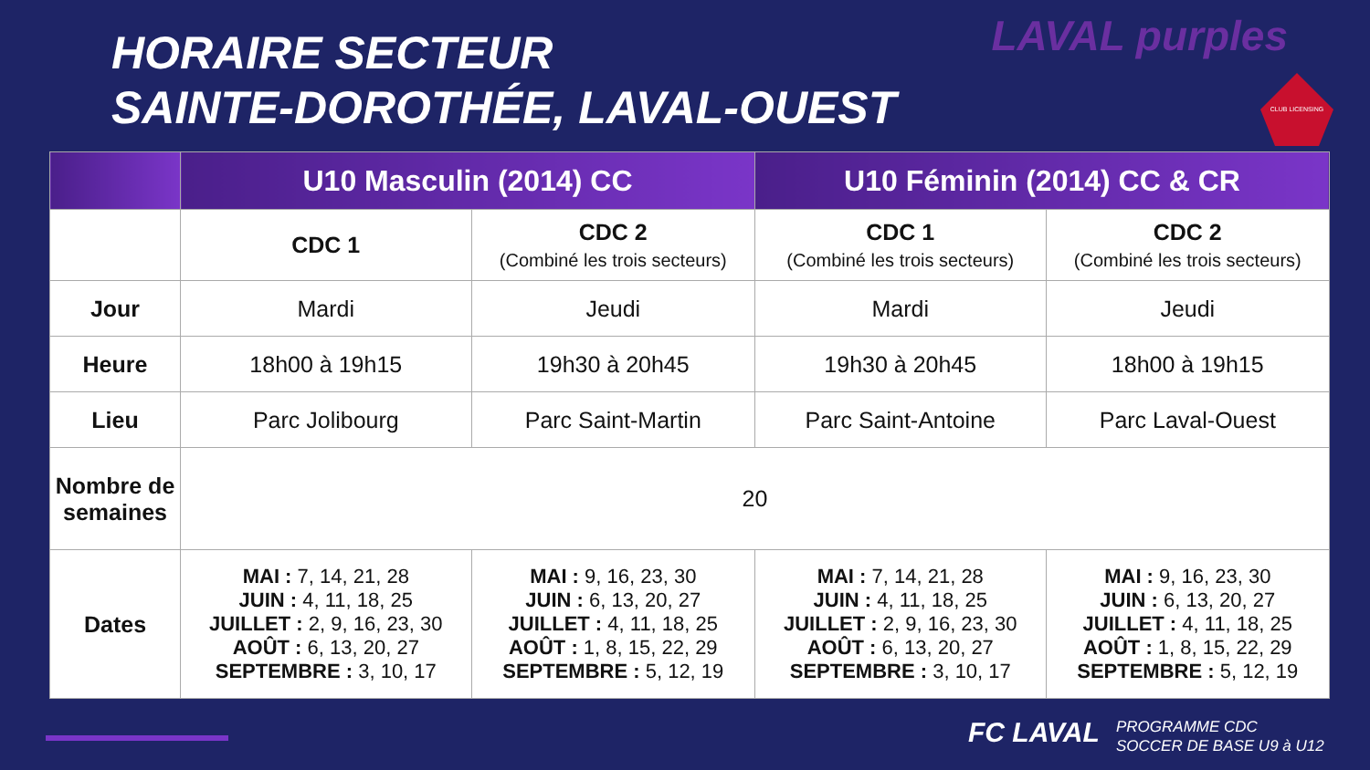HORAIRE SECTEUR
SAINTE-DOROTHÉE, LAVAL-OUEST
LAVAL purples
CLUB LICENSING
| | U10 Masculin (2014) CC | | U10 Féminin (2014) CC & CR | |
| --- | --- | --- | --- | --- |
| | CDC 1 | CDC 2 (Combiné les trois secteurs) | CDC 1 (Combiné les trois secteurs) | CDC 2 (Combiné les trois secteurs) |
| Jour | Mardi | Jeudi | Mardi | Jeudi |
| Heure | 18h00 à 19h15 | 19h30 à 20h45 | 19h30 à 20h45 | 18h00 à 19h15 |
| Lieu | Parc Jolibourg | Parc Saint-Martin | Parc Saint-Antoine | Parc Laval-Ouest |
| Nombre de semaines | 20 | | | |
| Dates | MAI : 7, 14, 21, 28 JUIN : 4, 11, 18, 25 JUILLET : 2, 9, 16, 23, 30 AOÛT : 6, 13, 20, 27 SEPTEMBRE : 3, 10, 17 | MAI : 9, 16, 23, 30 JUIN : 6, 13, 20, 27 JUILLET : 4, 11, 18, 25 AOÛT : 1, 8, 15, 22, 29 SEPTEMBRE : 5, 12, 19 | MAI : 7, 14, 21, 28 JUIN : 4, 11, 18, 25 JUILLET : 2, 9, 16, 23, 30 AOÛT : 6, 13, 20, 27 SEPTEMBRE : 3, 10, 17 | MAI : 9, 16, 23, 30 JUIN : 6, 13, 20, 27 JUILLET : 4, 11, 18, 25 AOÛT : 1, 8, 15, 22, 29 SEPTEMBRE : 5, 12, 19 |
FC LAVAL
PROGRAMME CDC
SOCCER DE BASE U9 à U12